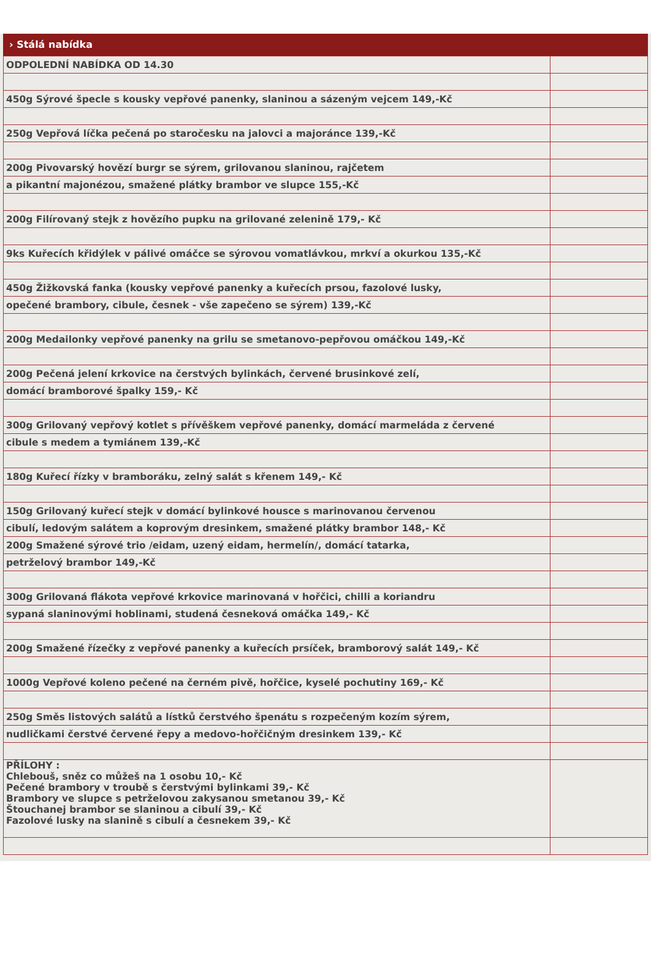› Stálá nabídka
| ODPOLEDNÍ NABÍDKA OD 14.30 | |
| 450g Sýrové špecle s kousky vepřové panenky, slaninou a sázeným vejcem 149,-Kč | |
| 250g Vepřová líčka pečená po staročesku na jalovci a majoránce 139,-Kč | |
| 200g Pivovarský hovězí burgr se sýrem, grilovanou slaninou, rajčetem | |
| a pikantní majonézou, smažené plátky brambor ve slupce 155,-Kč | |
| 200g Filírovaný stejk z hovězího pupku na grilované zelenině 179,- Kč | |
| 9ks Kuřecích křidýlek v pálivé omáčce se sýrovou vomatlávkou, mrkví a okurkou 135,-Kč | |
| 450g Žižkovská fanka (kousky vepřové panenky a kuřecích prsou, fazolové lusky, | |
| opečené brambory, cibule, česnek - vše zapečeno se sýrem) 139,-Kč | |
| 200g Medailonky vepřové panenky na grilu se smetanovo-pepřovou omáčkou 149,-Kč | |
| 200g Pečená jelení krkovice na čerstvých bylinkách, červené brusinkové zelí, | |
| domácí bramborové špalky 159,- Kč | |
| 300g Grilovaný vepřový kotlet s přívěškem vepřové panenky, domácí marmeláda z červené | |
| cibule s medem a tymiánem 139,-Kč | |
| 180g Kuřecí řízky v bramboráku, zelný salát s křenem 149,- Kč | |
| 150g Grilovaný kuřecí stejk v domácí bylinkové housce s marinovanou červenou | |
| cibulí, ledovým salátem a koprovým dresinkem, smažené plátky brambor 148,- Kč | |
| 200g Smažené sýrové trio /eidam, uzený eidam, hermelín/, domácí tatarka, | |
| petrželový brambor 149,-Kč | |
| 300g Grilovaná flákota vepřové krkovice marinovaná v hořčici, chilli a koriandru | |
| sypaná slaninovými hoblinami, studená česneková omáčka 149,- Kč | |
| 200g Smažené řízečky z vepřové panenky a kuřecích prsíček, bramborový salát 149,- Kč | |
| 1000g Vepřové koleno pečené na černém pivě, hořčice, kyselé pochutiny 169,- Kč | |
| 250g Směs listových salátů a lístků čerstvého špenátu s rozpečeným kozím sýrem, | |
| nudličkami čerstvé červené řepy a medovo-hořčičným dresinkem 139,- Kč | |
| PŘÍLOHY : Chlebouš, sněz co můžeš na 1 osobu 10,- Kč Pečené brambory v troubě s čerstvými bylinkami 39,- Kč Brambory ve slupce s petrželovou zakysanou smetanou 39,- Kč Štouchanej brambor se slaninou a cibulí 39,- Kč Fazolové lusky na slanině s cibulí a česnekem 39,- Kč | |